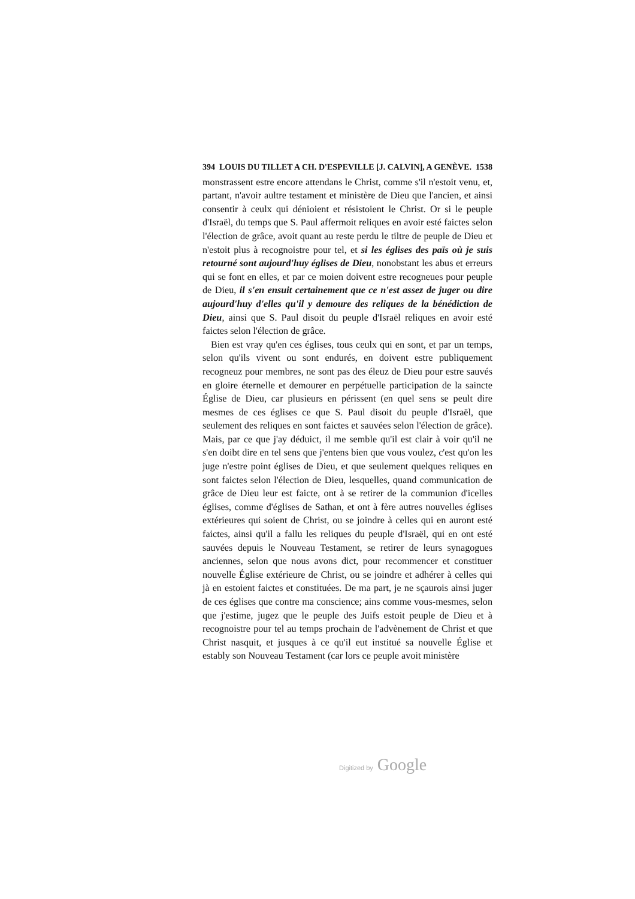394 LOUIS DU TILLET A CH. D'ESPEVILLE [J. CALVIN], A GENÈVE. 1538
monstrassent estre encore attendans le Christ, comme s'il n'estoit venu, et, partant, n'avoir aultre testament et ministère de Dieu que l'ancien, et ainsi consentir à ceulx qui dénioient et résistoient le Christ. Or si le peuple d'Israël, du temps que S. Paul affermoit reliques en avoir esté faictes selon l'élection de grâce, avoit quant au reste perdu le tiltre de peuple de Dieu et n'estoit plus à recognoistre pour tel, et si les églises des païs où je suis retourné sont aujourd'huy églises de Dieu, nonobstant les abus et erreurs qui se font en elles, et par ce moien doivent estre recogneues pour peuple de Dieu, il s'en ensuit certainement que ce n'est assez de juger ou dire aujourd'huy d'elles qu'il y demoure des reliques de la bénédiction de Dieu, ainsi que S. Paul disoit du peuple d'Israël reliques en avoir esté faictes selon l'élection de grâce.
Bien est vray qu'en ces églises, tous ceulx qui en sont, et par un temps, selon qu'ils vivent ou sont endurés, en doivent estre publiquement recogneuz pour membres, ne sont pas des éleuz de Dieu pour estre sauvés en gloire éternelle et demourer en perpétuelle participation de la saincte Église de Dieu, car plusieurs en périssent (en quel sens se peult dire mesmes de ces églises ce que S. Paul disoit du peuple d'Israël, que seulement des reliques en sont faictes et sauvées selon l'élection de grâce). Mais, par ce que j'ay déduict, il me semble qu'il est clair à voir qu'il ne s'en doibt dire en tel sens que j'entens bien que vous voulez, c'est qu'on les juge n'estre point églises de Dieu, et que seulement quelques reliques en sont faictes selon l'élection de Dieu, lesquelles, quand communication de grâce de Dieu leur est faicte, ont à se retirer de la communion d'icelles églises, comme d'églises de Sathan, et ont à fère autres nouvelles églises extérieures qui soient de Christ, ou se joindre à celles qui en auront esté faictes, ainsi qu'il a fallu les reliques du peuple d'Israël, qui en ont esté sauvées depuis le Nouveau Testament, se retirer de leurs synagogues anciennes, selon que nous avons dict, pour recommencer et constituer nouvelle Église extérieure de Christ, ou se joindre et adhérer à celles qui jà en estoient faictes et constituées. De ma part, je ne sçaurois ainsi juger de ces églises que contre ma conscience; ains comme vous-mesmes, selon que j'estime, jugez que le peuple des Juifs estoit peuple de Dieu et à recognoistre pour tel au temps prochain de l'advènement de Christ et que Christ nasquit, et jusques à ce qu'il eut institué sa nouvelle Église et estably son Nouveau Testament (car lors ce peuple avoit ministère
Digitized by Google